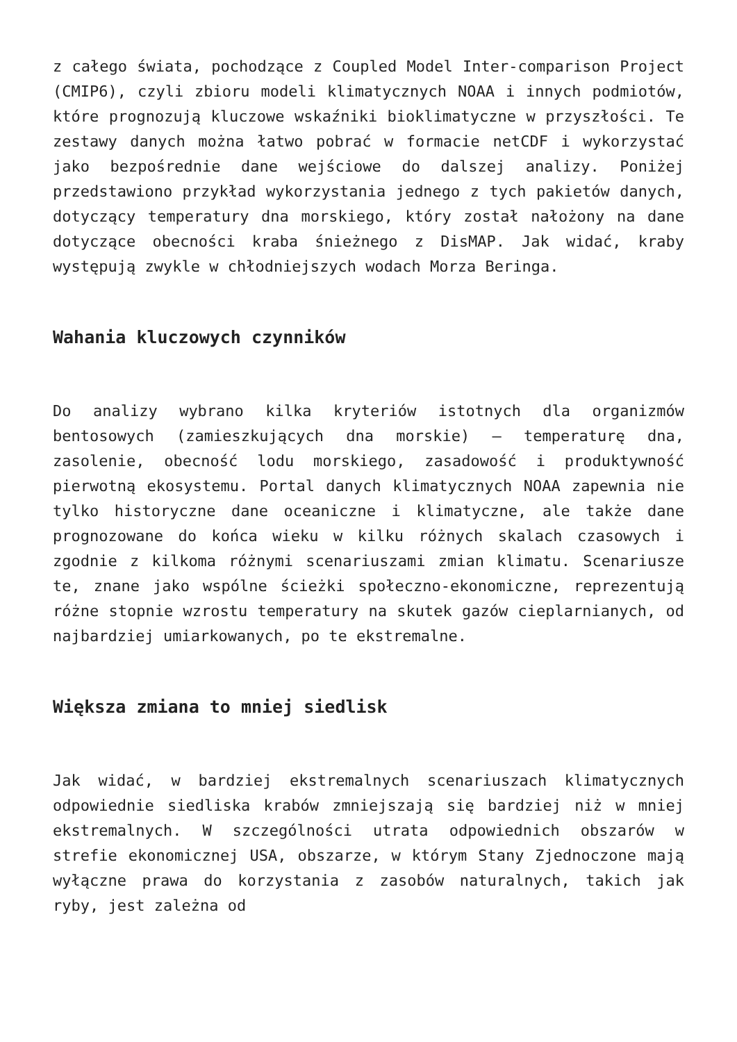z całego świata, pochodzące z Coupled Model Inter-comparison Project (CMIP6), czyli zbioru modeli klimatycznych NOAA i innych podmiotów, które prognozują kluczowe wskaźniki bioklimatyczne w przyszłości. Te zestawy danych można łatwo pobrać w formacie netCDF i wykorzystać jako bezpośrednie dane wejściowe do dalszej analizy. Poniżej przedstawiono przykład wykorzystania jednego z tych pakietów danych, dotyczący temperatury dna morskiego, który został nałożony na dane dotyczące obecności kraba śnieżnego z DisMAP. Jak widać, kraby występują zwykle w chłodniejszych wodach Morza Beringa.
Wahania kluczowych czynników
Do analizy wybrano kilka kryteriów istotnych dla organizmów bentosowych (zamieszkujących dna morskie) – temperaturę dna, zasolenie, obecność lodu morskiego, zasadowość i produktywność pierwotną ekosystemu. Portal danych klimatycznych NOAA zapewnia nie tylko historyczne dane oceaniczne i klimatyczne, ale także dane prognozowane do końca wieku w kilku różnych skalach czasowych i zgodnie z kilkoma różnymi scenariuszami zmian klimatu. Scenariusze te, znane jako wspólne ścieżki społeczno-ekonomiczne, reprezentują różne stopnie wzrostu temperatury na skutek gazów cieplarnianych, od najbardziej umiarkowanych, po te ekstremalne.
Większa zmiana to mniej siedlisk
Jak widać, w bardziej ekstremalnych scenariuszach klimatycznych odpowiednie siedliska krabów zmniejszają się bardziej niż w mniej ekstremalnych. W szczególności utrata odpowiednich obszarów w strefie ekonomicznej USA, obszarze, w którym Stany Zjednoczone mają wyłączne prawa do korzystania z zasobów naturalnych, takich jak ryby, jest zależna od